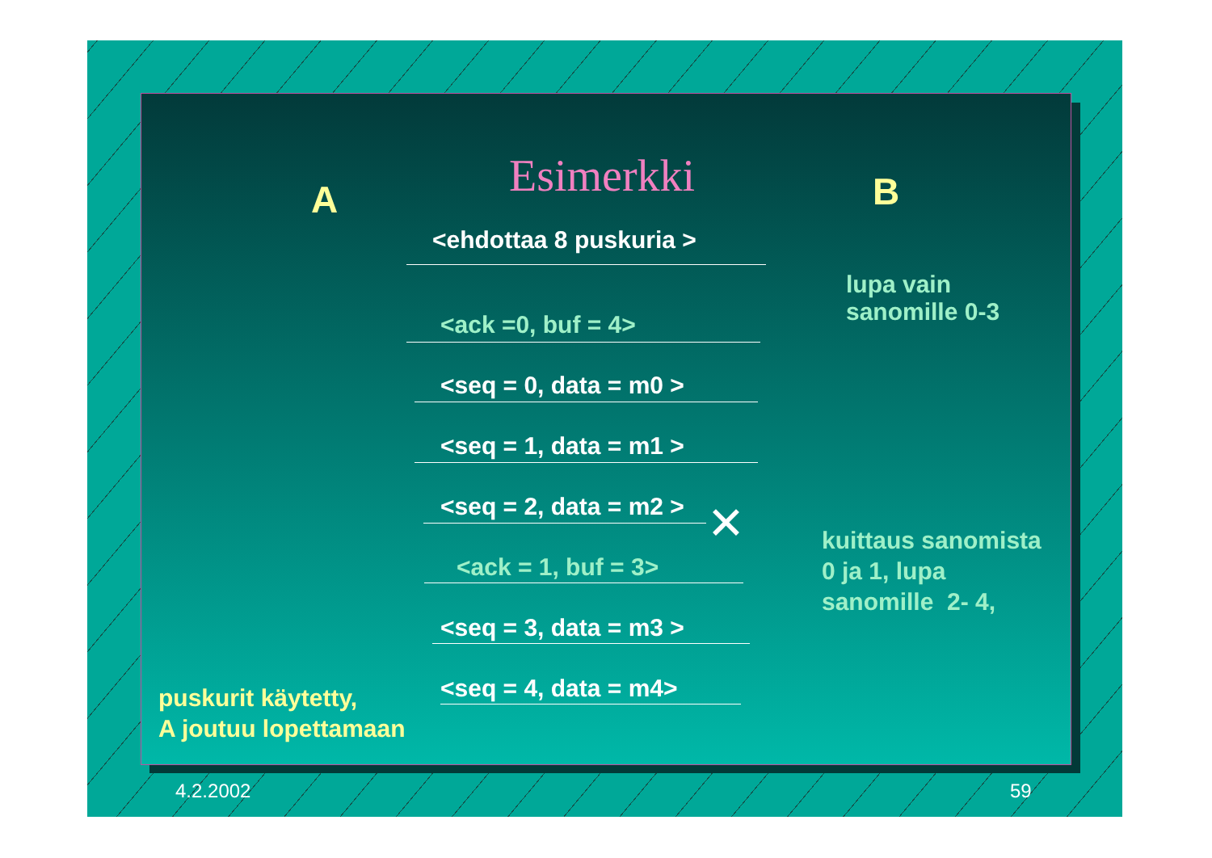Esimerkki
A B
<ehdottaa 8 puskuria >
lupa vain
sanomille 0-3
<ack =0, buf = 4>
<seq = 0, data = m0 >
<seq = 1, data = m1 >
<seq = 2, data = m2 > ✕
kuittaus sanomista
0 ja 1, lupa
sanomille 2- 4,
<ack = 1, buf = 3>
<seq = 3, data = m3 >
<seq = 4, data = m4>
puskurit käytetty,
A joutuu lopettamaan
4.2.2002 59